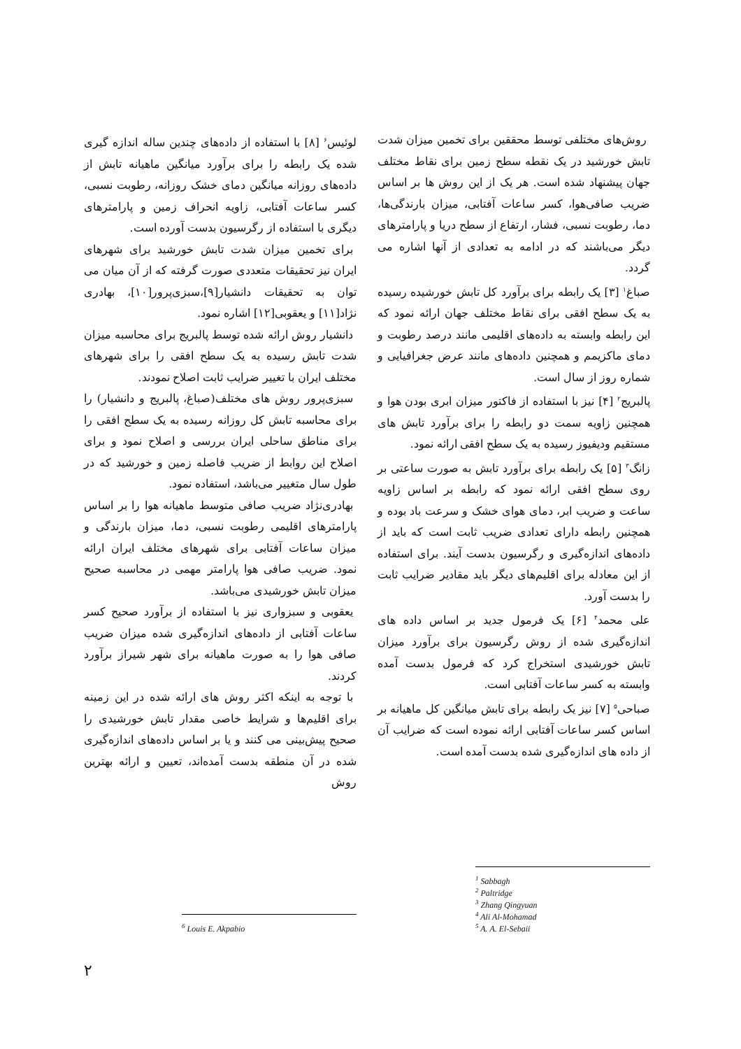روش‌های مختلفی توسط محققین برای تخمین میزان شدت تابش خورشید در یک نقطه سطح زمین برای نقاط مختلف جهان پیشنهاد شده است. هر یک از این روش ها بر اساس ضریب صافی‌هوا، کسر ساعات آفتابی، میزان بارندگی‌ها، دما، رطوبت نسبی، فشار، ارتفاع از سطح دریا و پارامترهای دیگر می‌باشند که در ادامه به تعدادی از آنها اشاره می گردد.
صباغ<sup>۱</sup> [۳] یک رابطه برای برآورد کل تابش خورشیده رسیده به یک سطح افقی برای نقاط مختلف جهان ارائه نمود که این رابطه وابسته به داده‌های اقلیمی مانند درصد رطوبت و دمای ماکزیمم و همچنین داده‌های مانند عرض جغرافیایی و شماره روز از سال است.
پالبریج<sup>۲</sup> [۴] نیز با استفاده از فاکتور میزان ابری بودن هوا و همچنین زاویه سمت دو رابطه را برای برآورد تابش های مستقیم ودیفیوز رسیده به یک سطح افقی ارائه نمود.
زانگ<sup>۳</sup> [۵] یک رابطه برای برآورد تابش به صورت ساعتی بر روی سطح افقی ارائه نمود که رابطه بر اساس زاویه ساعت و ضریب ابر، دمای هوای خشک و سرعت باد بوده و همچنین رابطه دارای تعدادی ضریب ثابت است که باید از داده‌های اندازه‌گیری و رگرسیون بدست آیند. برای استفاده از این معادله برای اقلیم‌های دیگر باید مقادیر ضرایب ثابت را بدست آورد.
علی محمد<sup>۴</sup> [۶] یک فرمول جدید بر اساس داده های اندازه‌گیری شده از روش رگرسیون برای برآورد میزان تابش خورشیدی استخراج کرد که فرمول بدست آمده وابسته به کسر ساعات آفتابی است.
صباحی<sup>۵</sup> [۷] نیز یک رابطه برای تابش میانگین کل ماهیانه بر اساس کسر ساعات آفتابی ارائه نموده است که ضرایب آن از داده های اندازه‌گیری شده بدست آمده است.
<sup>1</sup> Sabbagh
<sup>2</sup> Paltridge
<sup>3</sup> Zhang Qingyuan
<sup>4</sup> Ali Al-Mohamad
<sup>5</sup> A. A. El-Sebaii
لوئیس<sup>۶</sup> [۸] با استفاده از داده‌های چندین ساله اندازه گیری شده یک رابطه را برای برآورد میانگین ماهیانه تابش از داده‌های روزانه میانگین دمای خشک روزانه، رطوبت نسبی، کسر ساعات آفتابی، زاویه انحراف زمین و پارامترهای دیگری با استفاده از رگرسیون بدست آورده است.
برای تخمین میزان شدت تابش خورشید برای شهرهای ایران نیز تحقیقات متعددی صورت گرفته که از آن میان می توان به تحقیقات دانشیار[۹]،سبزی‌پرور[۱۰]، بهادری نژاد[۱۱] و یعقوبی[۱۲] اشاره نمود.
دانشیار روش ارائه شده توسط پالبریج برای محاسبه میزان شدت تابش رسیده به یک سطح افقی را برای شهرهای مختلف ایران با تغییر ضرایب ثابت اصلاح نمودند.
سبزی‌پرور روش های مختلف(صباغ، پالبریج و دانشیار) را برای محاسبه تابش کل روزانه رسیده به یک سطح افقی را برای مناطق ساحلی ایران بررسی و اصلاح نمود و برای اصلاح این روابط از ضریب فاصله زمین و خورشید که در طول سال متغییر می‌باشد، استفاده نمود.
بهادری‌نژاد ضریب صافی متوسط ماهیانه هوا را بر اساس پارامترهای اقلیمی رطوبت نسبی، دما، میزان بارندگی و میزان ساعات آفتابی برای شهرهای مختلف ایران ارائه نمود. ضریب صافی هوا پارامتر مهمی در محاسبه صحیح میزان تابش خورشیدی می‌باشد.
یعقوبی و سبزواری نیز با استفاده از برآورد صحیح کسر ساعات آفتابی از داده‌های اندازه‌گیری شده میزان ضریب صافی هوا را به صورت ماهیانه برای شهر شیراز برآورد کردند.
با توجه به اینکه اکثر روش های ارائه شده در این زمینه برای اقلیم‌ها و شرایط خاصی مقدار تابش خورشیدی را صحیح پیش‌بینی می کنند و یا بر اساس داده‌های اندازه‌گیری شده در آن منطقه بدست آمده‌اند، تعیین و ارائه بهترین روش
<sup>6</sup> Louis E. Akpabio
۲